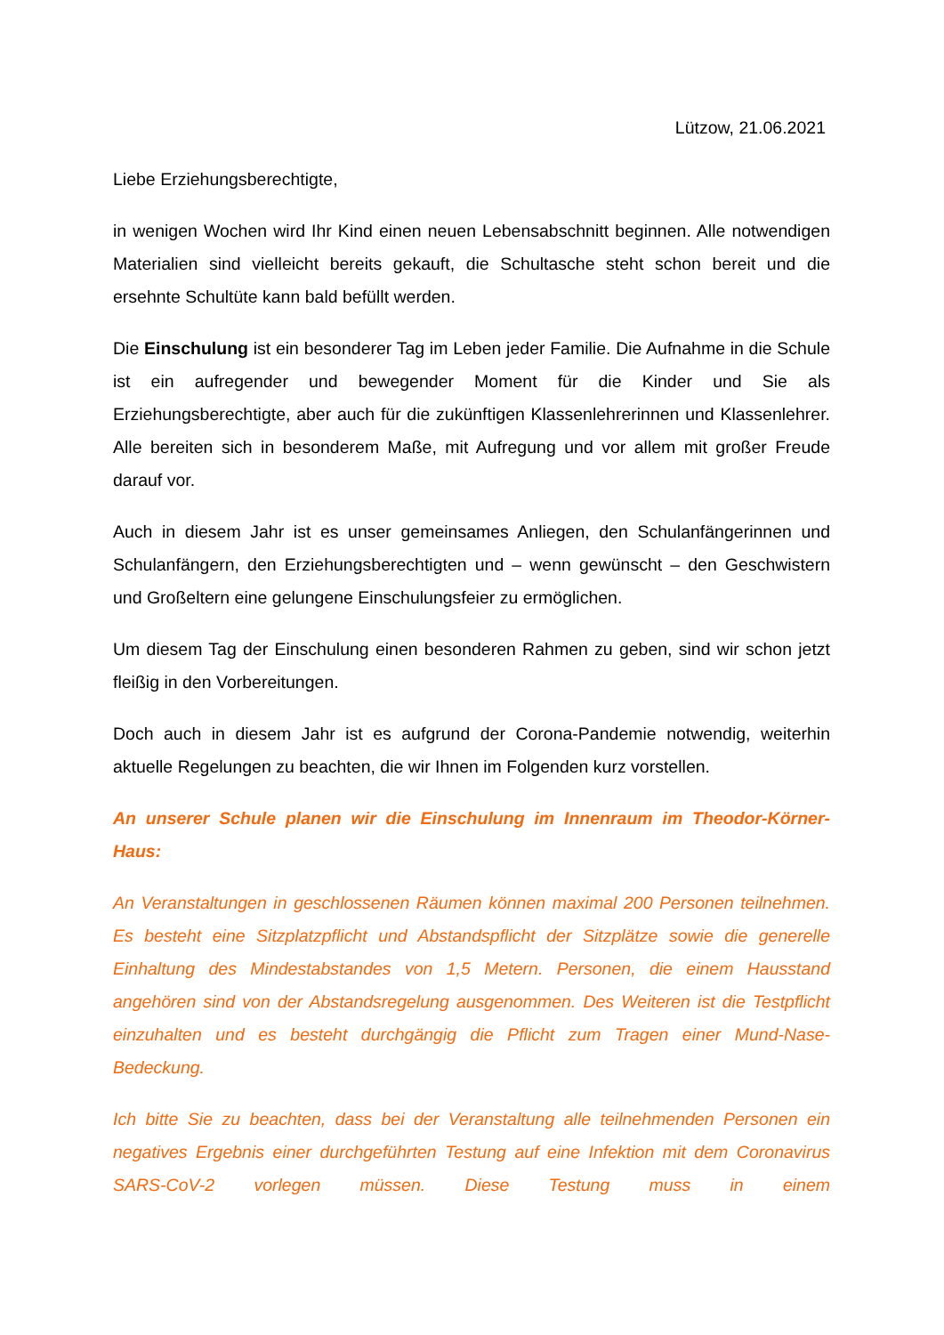Lützow, 21.06.2021
Liebe Erziehungsberechtigte,
in wenigen Wochen wird Ihr Kind einen neuen Lebensabschnitt beginnen. Alle notwendigen Materialien sind vielleicht bereits gekauft, die Schultasche steht schon bereit und die ersehnte Schultüte kann bald befüllt werden.
Die Einschulung ist ein besonderer Tag im Leben jeder Familie. Die Aufnahme in die Schule ist ein aufregender und bewegender Moment für die Kinder und Sie als Erziehungsberechtigte, aber auch für die zukünftigen Klassenlehrerinnen und Klassenlehrer. Alle bereiten sich in besonderem Maße, mit Aufregung und vor allem mit großer Freude darauf vor.
Auch in diesem Jahr ist es unser gemeinsames Anliegen, den Schulanfängerinnen und Schulanfängern, den Erziehungsberechtigten und – wenn gewünscht – den Geschwistern und Großeltern eine gelungene Einschulungsfeier zu ermöglichen.
Um diesem Tag der Einschulung einen besonderen Rahmen zu geben, sind wir schon jetzt fleißig in den Vorbereitungen.
Doch auch in diesem Jahr ist es aufgrund der Corona-Pandemie notwendig, weiterhin aktuelle Regelungen zu beachten, die wir Ihnen im Folgenden kurz vorstellen.
An unserer Schule planen wir die Einschulung im Innenraum im Theodor-Körner-Haus:
An Veranstaltungen in geschlossenen Räumen können maximal 200 Personen teilnehmen. Es besteht eine Sitzplatzpflicht und Abstandspflicht der Sitzplätze sowie die generelle Einhaltung des Mindestabstandes von 1,5 Metern. Personen, die einem Hausstand angehören sind von der Abstandsregelung ausgenommen. Des Weiteren ist die Testpflicht einzuhalten und es besteht durchgängig die Pflicht zum Tragen einer Mund-Nase-Bedeckung.
Ich bitte Sie zu beachten, dass bei der Veranstaltung alle teilnehmenden Personen ein negatives Ergebnis einer durchgeführten Testung auf eine Infektion mit dem Coronavirus SARS-CoV-2 vorlegen müssen. Diese Testung muss in einem